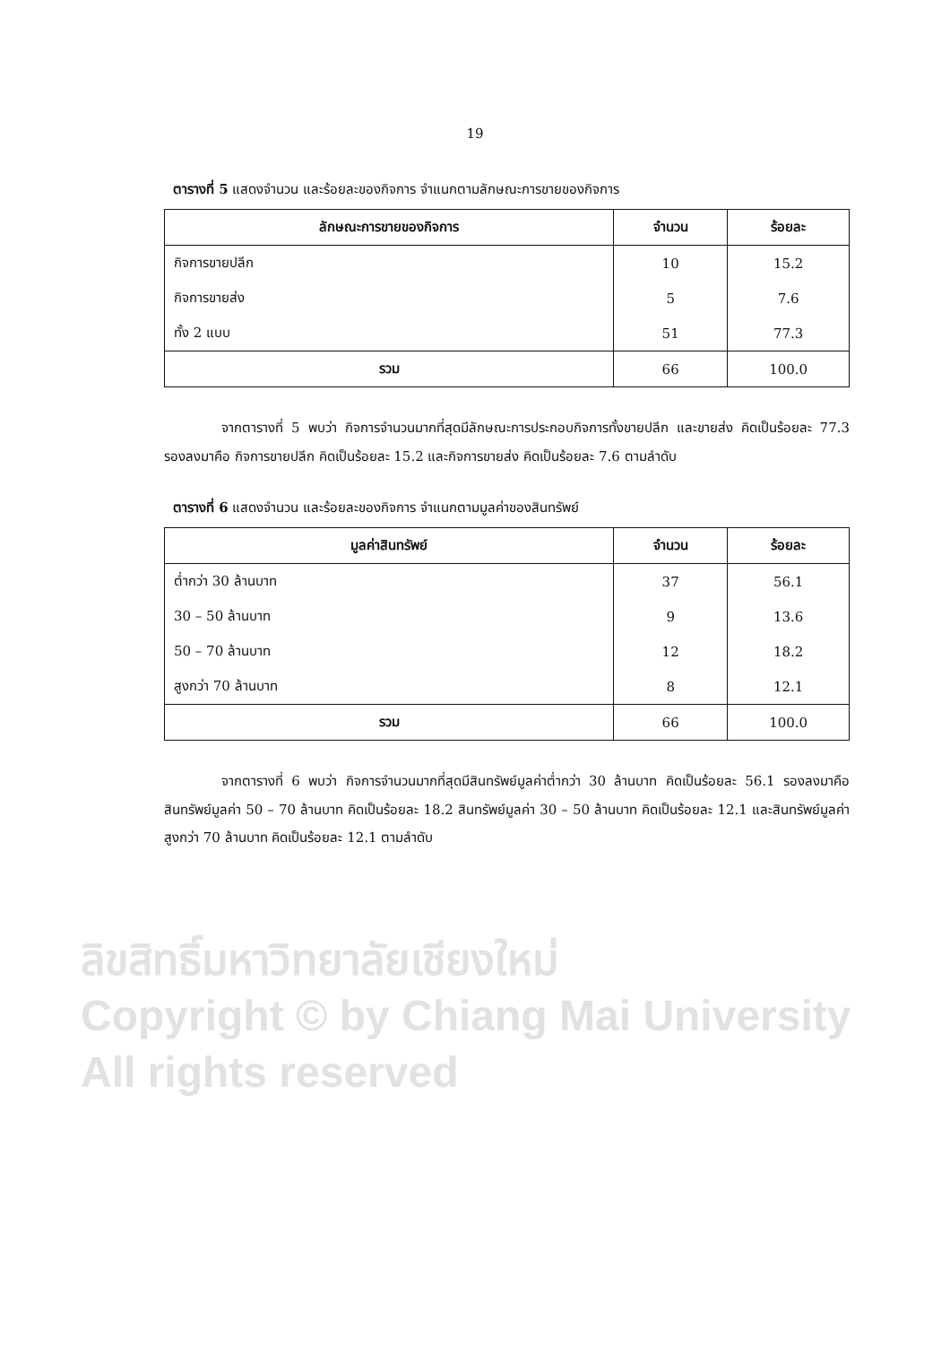19
ตารางที่ 5 แสดงจำนวน และร้อยละของกิจการ จำแนกตามลักษณะการขายของกิจการ
| ลักษณะการขายของกิจการ | จำนวน | ร้อยละ |
| --- | --- | --- |
| กิจการขายปลีก | 10 | 15.2 |
| กิจการขายส่ง | 5 | 7.6 |
| ทั้ง 2 แบบ | 51 | 77.3 |
| รวม | 66 | 100.0 |
จากตารางที่ 5 พบว่า กิจการจำนวนมากที่สุดมีลักษณะการประกอบกิจการทั้งขายปลีก และขายส่ง คิดเป็นร้อยละ 77.3 รองลงมาคือ กิจการขายปลีก คิดเป็นร้อยละ 15.2 และกิจการขายส่ง คิดเป็นร้อยละ 7.6 ตามลำดับ
ตารางที่ 6 แสดงจำนวน และร้อยละของกิจการ จำแนกตามมูลค่าของสินทรัพย์
| มูลค่าสินทรัพย์ | จำนวน | ร้อยละ |
| --- | --- | --- |
| ต่ำกว่า 30 ล้านบาท | 37 | 56.1 |
| 30 – 50 ล้านบาท | 9 | 13.6 |
| 50 – 70 ล้านบาท | 12 | 18.2 |
| สูงกว่า 70 ล้านบาท | 8 | 12.1 |
| รวม | 66 | 100.0 |
จากตารางที่ 6 พบว่า กิจการจำนวนมากที่สุดมีสินทรัพย์มูลค่าต่ำกว่า 30 ล้านบาท คิดเป็นร้อยละ 56.1 รองลงมาคือ สินทรัพย์มูลค่า 50 – 70 ล้านบาท คิดเป็นร้อยละ 18.2 สินทรัพย์มูลค่า 30 – 50 ล้านบาท คิดเป็นร้อยละ 12.1 และสินทรัพย์มูลค่าสูงกว่า 70 ล้านบาท คิดเป็นร้อยละ 12.1 ตามลำดับ
ลิขสิทธิ์มหาวิทยาลัยเชียงใหม่
Copyright © by Chiang Mai University
All rights reserved